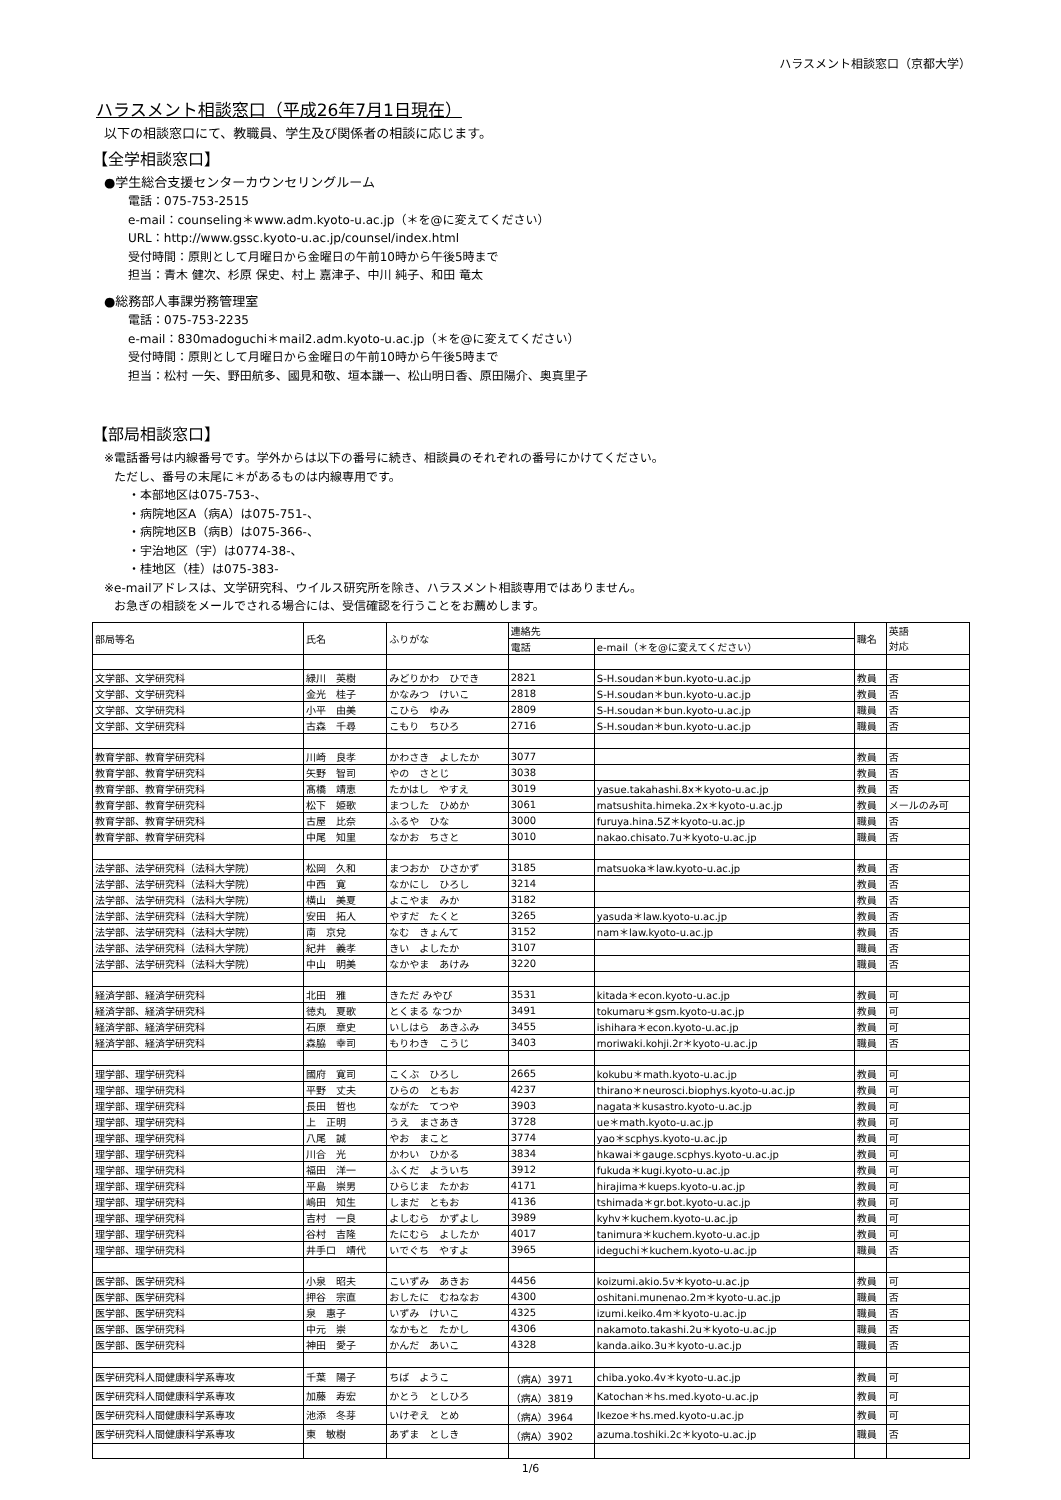ハラスメント相談窓口（京都大学）
ハラスメント相談窓口（平成26年7月1日現在）
以下の相談窓口にて、教職員、学生及び関係者の相談に応じます。
【全学相談窓口】
●学生総合支援センターカウンセリングルーム
電話：075-753-2515
e-mail：counseling＊www.adm.kyoto-u.ac.jp（＊を@に変えてください）
URL：http://www.gssc.kyoto-u.ac.jp/counsel/index.html
受付時間：原則として月曜日から金曜日の午前10時から午後5時まで
担当：青木 健次、杉原 保史、村上 嘉津子、中川 純子、和田 竜太
●総務部人事課労務管理室
電話：075-753-2235
e-mail：830madoguchi＊mail2.adm.kyoto-u.ac.jp（＊を@に変えてください）
受付時間：原則として月曜日から金曜日の午前10時から午後5時まで
担当：松村 一矢、野田航多、國見和敬、垣本謙一、松山明日香、原田陽介、奥真里子
【部局相談窓口】
※電話番号は内線番号です。学外からは以下の番号に続き、相談員のそれぞれの番号にかけてください。
ただし、番号の末尾に＊があるものは内線専用です。
・本部地区は075-753-、
・病院地区A（病A）は075-751-、
・病院地区B（病B）は075-366-、
・宇治地区（宇）は0774-38-、
・桂地区（桂）は075-383-
※e-mailアドレスは、文学研究科、ウイルス研究所を除き、ハラスメント相談専用ではありません。
お急ぎの相談をメールでされる場合には、受信確認を行うことをお薦めします。
| 部局等名 | 氏名 | ふりがな | 連絡先 | | 職名 | 英語 対応 |
| --- | --- | --- | --- | --- | --- | --- |
| | | | 電話 | e-mail（＊を@に変えてください） | | |
| 文学部、文学研究科 | 緑川 英樹 | みどりかわ ひでき | 2821 | S-H.soudan＊bun.kyoto-u.ac.jp | 教員 | 否 |
| 文学部、文学研究科 | 金光 桂子 | かなみつ けいこ | 2818 | S-H.soudan＊bun.kyoto-u.ac.jp | 教員 | 否 |
| 文学部、文学研究科 | 小平 由美 | こひら ゆみ | 2809 | S-H.soudan＊bun.kyoto-u.ac.jp | 職員 | 否 |
| 文学部、文学研究科 | 古森 千尋 | こもり ちひろ | 2716 | S-H.soudan＊bun.kyoto-u.ac.jp | 職員 | 否 |
| 教育学部、教育学研究科 | 川崎 良孝 | かわさき よしたか | 3077 | | 教員 | 否 |
| 教育学部、教育学研究科 | 矢野 智司 | やの さとじ | 3038 | | 教員 | 否 |
| 教育学部、教育学研究科 | 髙橋 靖恵 | たかはし やすえ | 3019 | yasue.takahashi.8x＊kyoto-u.ac.jp | 教員 | 否 |
| 教育学部、教育学研究科 | 松下 姫歌 | まつした ひめか | 3061 | matsushita.himeka.2x＊kyoto-u.ac.jp | 教員 | メールのみ可 |
| 教育学部、教育学研究科 | 古屋 比奈 | ふるや ひな | 3000 | furuya.hina.5Z＊kyoto-u.ac.jp | 職員 | 否 |
| 教育学部、教育学研究科 | 中尾 知里 | なかお ちさと | 3010 | nakao.chisato.7u＊kyoto-u.ac.jp | 職員 | 否 |
| 法学部、法学研究科（法科大学院） | 松岡 久和 | まつおか ひさかず | 3185 | matsuoka＊law.kyoto-u.ac.jp | 教員 | 否 |
| 法学部、法学研究科（法科大学院） | 中西 寛 | なかにし ひろし | 3214 | | 教員 | 否 |
| 法学部、法学研究科（法科大学院） | 横山 美夏 | よこやま みか | 3182 | | 教員 | 否 |
| 法学部、法学研究科（法科大学院） | 安田 拓人 | やすだ たくと | 3265 | yasuda＊law.kyoto-u.ac.jp | 教員 | 否 |
| 法学部、法学研究科（法科大学院） | 南 京兌 | なむ きょんて | 3152 | nam＊law.kyoto-u.ac.jp | 教員 | 否 |
| 法学部、法学研究科（法科大学院） | 紀井 義孝 | きい よしたか | 3107 | | 職員 | 否 |
| 法学部、法学研究科（法科大学院） | 中山 明美 | なかやま あけみ | 3220 | | 職員 | 否 |
| 経済学部、経済学研究科 | 北田 雅 | きただ みやび | 3531 | kitada＊econ.kyoto-u.ac.jp | 教員 | 可 |
| 経済学部、経済学研究科 | 徳丸 夏歌 | とくまる なつか | 3491 | tokumaru＊gsm.kyoto-u.ac.jp | 教員 | 可 |
| 経済学部、経済学研究科 | 石原 章史 | いしはら あきふみ | 3455 | ishihara＊econ.kyoto-u.ac.jp | 教員 | 可 |
| 経済学部、経済学研究科 | 森脇 幸司 | もりわき こうじ | 3403 | moriwaki.kohji.2r＊kyoto-u.ac.jp | 職員 | 否 |
| 理学部、理学研究科 | 國府 寛司 | こくぶ ひろし | 2665 | kokubu＊math.kyoto-u.ac.jp | 教員 | 可 |
| 理学部、理学研究科 | 平野 丈夫 | ひらの ともお | 4237 | thirano＊neurosci.biophys.kyoto-u.ac.jp | 教員 | 可 |
| 理学部、理学研究科 | 長田 哲也 | ながた てつや | 3903 | nagata＊kusastro.kyoto-u.ac.jp | 教員 | 可 |
| 理学部、理学研究科 | 上 正明 | うえ まさあき | 3728 | ue＊math.kyoto-u.ac.jp | 教員 | 可 |
| 理学部、理学研究科 | 八尾 誠 | やお まこと | 3774 | yao＊scphys.kyoto-u.ac.jp | 教員 | 可 |
| 理学部、理学研究科 | 川合 光 | かわい ひかる | 3834 | hkawai＊gauge.scphys.kyoto-u.ac.jp | 教員 | 可 |
| 理学部、理学研究科 | 福田 洋一 | ふくだ よういち | 3912 | fukuda＊kugi.kyoto-u.ac.jp | 教員 | 可 |
| 理学部、理学研究科 | 平島 崇男 | ひらじま たかお | 4171 | hirajima＊kueps.kyoto-u.ac.jp | 教員 | 可 |
| 理学部、理学研究科 | 嶋田 知生 | しまだ ともお | 4136 | tshimada＊gr.bot.kyoto-u.ac.jp | 教員 | 可 |
| 理学部、理学研究科 | 吉村 一良 | よしむら かずよし | 3989 | kyhv＊kuchem.kyoto-u.ac.jp | 教員 | 可 |
| 理学部、理学研究科 | 谷村 吉隆 | たにむら よしたか | 4017 | tanimura＊kuchem.kyoto-u.ac.jp | 教員 | 可 |
| 理学部、理学研究科 | 井手口 靖代 | いでぐち やすよ | 3965 | ideguchi＊kuchem.kyoto-u.ac.jp | 職員 | 否 |
| 医学部、医学研究科 | 小泉 昭夫 | こいずみ あきお | 4456 | koizumi.akio.5v＊kyoto-u.ac.jp | 教員 | 可 |
| 医学部、医学研究科 | 押谷 宗直 | おしたに むねなお | 4300 | oshitani.munenao.2m＊kyoto-u.ac.jp | 職員 | 否 |
| 医学部、医学研究科 | 泉 惠子 | いずみ けいこ | 4325 | izumi.keiko.4m＊kyoto-u.ac.jp | 職員 | 否 |
| 医学部、医学研究科 | 中元 崇 | なかもと たかし | 4306 | nakamoto.takashi.2u＊kyoto-u.ac.jp | 職員 | 否 |
| 医学部、医学研究科 | 神田 愛子 | かんだ あいこ | 4328 | kanda.aiko.3u＊kyoto-u.ac.jp | 職員 | 否 |
| 医学研究科人間健康科学系専攻 | 千葉 陽子 | ちば ようこ | （病A）3971 | chiba.yoko.4v＊kyoto-u.ac.jp | 教員 | 可 |
| 医学研究科人間健康科学系専攻 | 加藤 寿宏 | かとう としひろ | （病A）3819 | Katochan＊hs.med.kyoto-u.ac.jp | 教員 | 可 |
| 医学研究科人間健康科学系専攻 | 池添 冬芽 | いけぞえ とめ | （病A）3964 | Ikezoe＊hs.med.kyoto-u.ac.jp | 教員 | 可 |
| 医学研究科人間健康科学系専攻 | 東 敏樹 | あずま としき | （病A）3902 | azuma.toshiki.2c＊kyoto-u.ac.jp | 職員 | 否 |
1/6